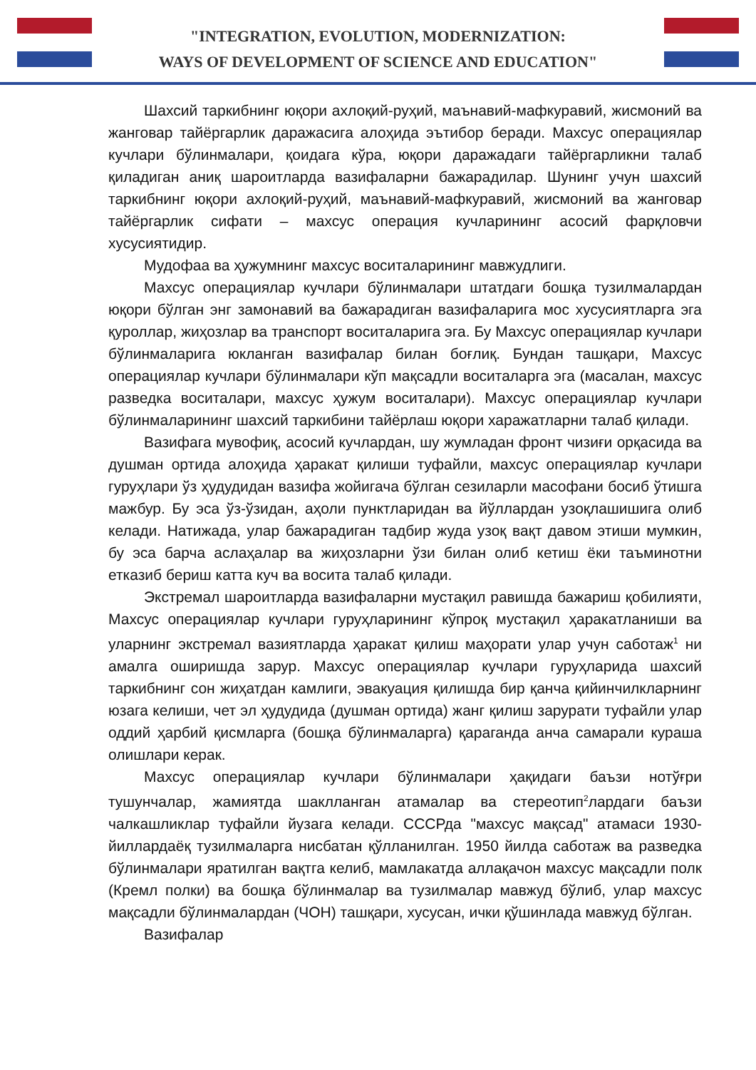"INTEGRATION, EVOLUTION, MODERNIZATION:
WAYS OF DEVELOPMENT OF SCIENCE AND EDUCATION"
Шахсий таркибнинг юқори ахлоқий-руҳий, маънавий-мафкуравий, жисмоний ва жанговар тайёргарлик даражасига алоҳида эътибор беради. Махсус операциялар кучлари бўлинмалари, қоидага кўра, юқори даражадаги тайёргарликни талаб қиладиган аниқ шароитларда вазифаларни бажарадилар. Шунинг учун шахсий таркибнинг юқори ахлоқий-руҳий, маънавий-мафкуравий, жисмоний ва жанговар тайёргарлик сифати – махсус операция кучларининг асосий фарқловчи хусусиятидир.
Мудофаа ва ҳужумнинг махсус воситаларининг мавжудлиги.
Махсус операциялар кучлари бўлинмалари штатдаги бошқа тузилмалардан юқори бўлган энг замонавий ва бажарадиган вазифаларига мос хусусиятларга эга қуроллар, жиҳозлар ва транспорт воситаларига эга. Бу Махсус операциялар кучлари бўлинмаларига юкланган вазифалар билан боғлиқ. Бундан ташқари, Махсус операциялар кучлари бўлинмалари кўп мақсадли воситаларга эга (масалан, махсус разведка воситалари, махсус ҳужум воситалари). Махсус операциялар кучлари бўлинмаларининг шахсий таркибини тайёрлаш юқори харажатларни талаб қилади.
Вазифага мувофиқ, асосий кучлардан, шу жумладан фронт чизиғи орқасида ва душман ортида алоҳида ҳаракат қилиши туфайли, махсус операциялар кучлари гуруҳлари ўз ҳудудидан вазифа жойигача бўлган сезиларли масофани босиб ўтишга мажбур. Бу эса ўз-ўзидан, аҳоли пунктларидан ва йўллардан узоқлашишига олиб келади. Натижада, улар бажарадиган тадбир жуда узоқ вақт давом этиши мумкин, бу эса барча аслаҳалар ва жиҳозларни ўзи билан олиб кетиш ёки таъминотни етказиб бериш катта куч ва восита талаб қилади.
Экстремал шароитларда вазифаларни мустақил равишда бажариш қобилияти, Махсус операциялар кучлари гуруҳларининг кўпроқ мустақил ҳаракатланиши ва уларнинг экстремал вазиятларда ҳаракат қилиш маҳорати улар учун саботаж<sup>1</sup> ни амалга оширишда зарур. Махсус операциялар кучлари гуруҳларида шахсий таркибнинг сон жиҳатдан камлиги, эвакуация қилишда бир қанча қийинчилкларнинг юзага келиши, чет эл ҳудудида (душман ортида) жанг қилиш зарурати туфайли улар оддий ҳарбий қисмларга (бошқа бўлинмаларга) қараганда анча самарали кураша олишлари керак.
Махсус операциялар кучлари бўлинмалари ҳақидаги баъзи нотўғри тушунчалар, жамиятда шаклланган атамалар ва стереотип<sup>2</sup>лардаги баъзи чалкашликлар туфайли йузага келади. СССРда "махсус мақсад" атамаси 1930-йиллардаёқ тузилмаларга нисбатан қўлланилган. 1950 йилда саботаж ва разведка бўлинмалари яратилган вақтга келиб, мамлакатда аллақачон махсус мақсадли полк (Кремл полки) ва бошқа бўлинмалар ва тузилмалар мавжуд бўлиб, улар махсус мақсадли бўлинмалардан (ЧОН) ташқари, хусусан, ички қўшинлада мавжуд бўлган.
Вазифалар